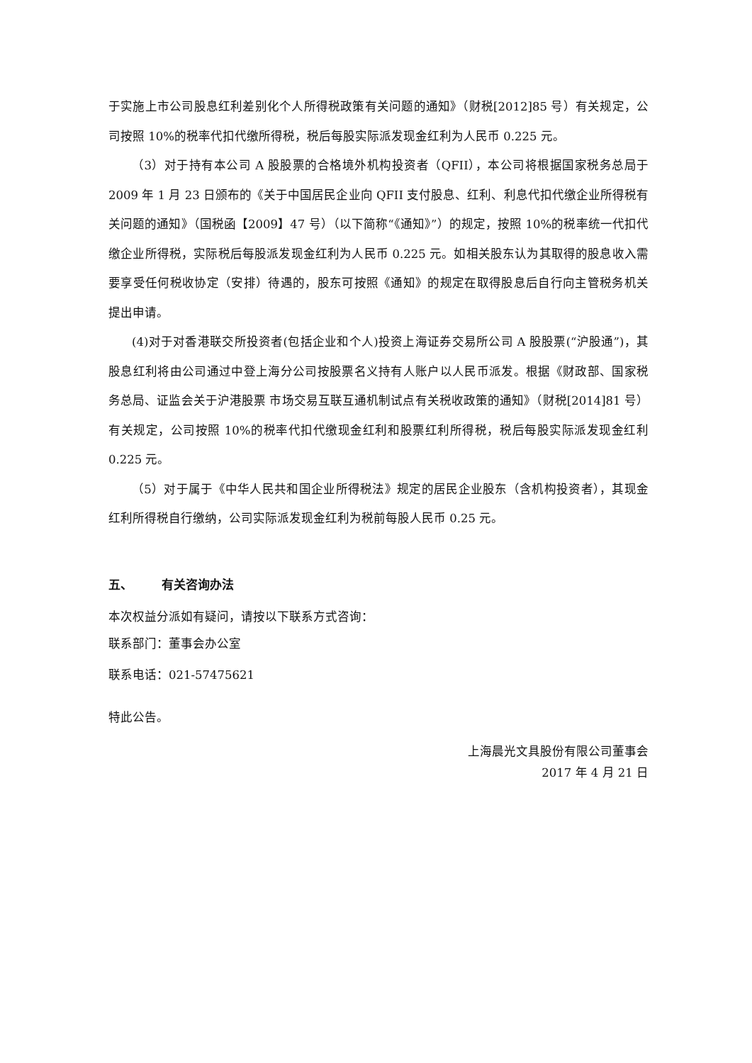于实施上市公司股息红利差别化个人所得税政策有关问题的通知》（财税[2012]85 号）有关规定，公司按照 10%的税率代扣代缴所得税，税后每股实际派发现金红利为人民币 0.225 元。
（3）对于持有本公司 A 股股票的合格境外机构投资者（QFII），本公司将根据国家税务总局于 2009 年 1 月 23 日颁布的《关于中国居民企业向 QFII 支付股息、红利、利息代扣代缴企业所得税有关问题的通知》（国税函【2009】47 号）（以下简称“《通知》”）的规定，按照 10%的税率统一代扣代缴企业所得税，实际税后每股派发现金红利为人民币 0.225 元。如相关股东认为其取得的股息收入需要享受任何税收协定（安排）待遇的，股东可按照《通知》的规定在取得股息后自行向主管税务机关提出申请。
(4)对于对香港联交所投资者(包括企业和个人)投资上海证券交易所公司 A 股股票(“沪股通”)，其股息红利将由公司通过中登上海分公司按股票名义持有人账户以人民币派发。根据《财政部、国家税务总局、证监会关于沪港股票 市场交易互联互通机制试点有关税收政策的通知》（财税[2014]81 号）有关规定，公司按照 10%的税率代扣代缴现金红利和股票红利所得税，税后每股实际派发现金红利 0.225 元。
（5）对于属于《中华人民共和国企业所得税法》规定的居民企业股东（含机构投资者），其现金红利所得税自行缴纳，公司实际派发现金红利为税前每股人民币 0.25 元。
五、 有关咨询办法
本次权益分派如有疑问，请按以下联系方式咨询：
联系部门：董事会办公室
联系电话：021-57475621
特此公告。
上海晨光文具股份有限公司董事会
2017 年 4 月 21 日